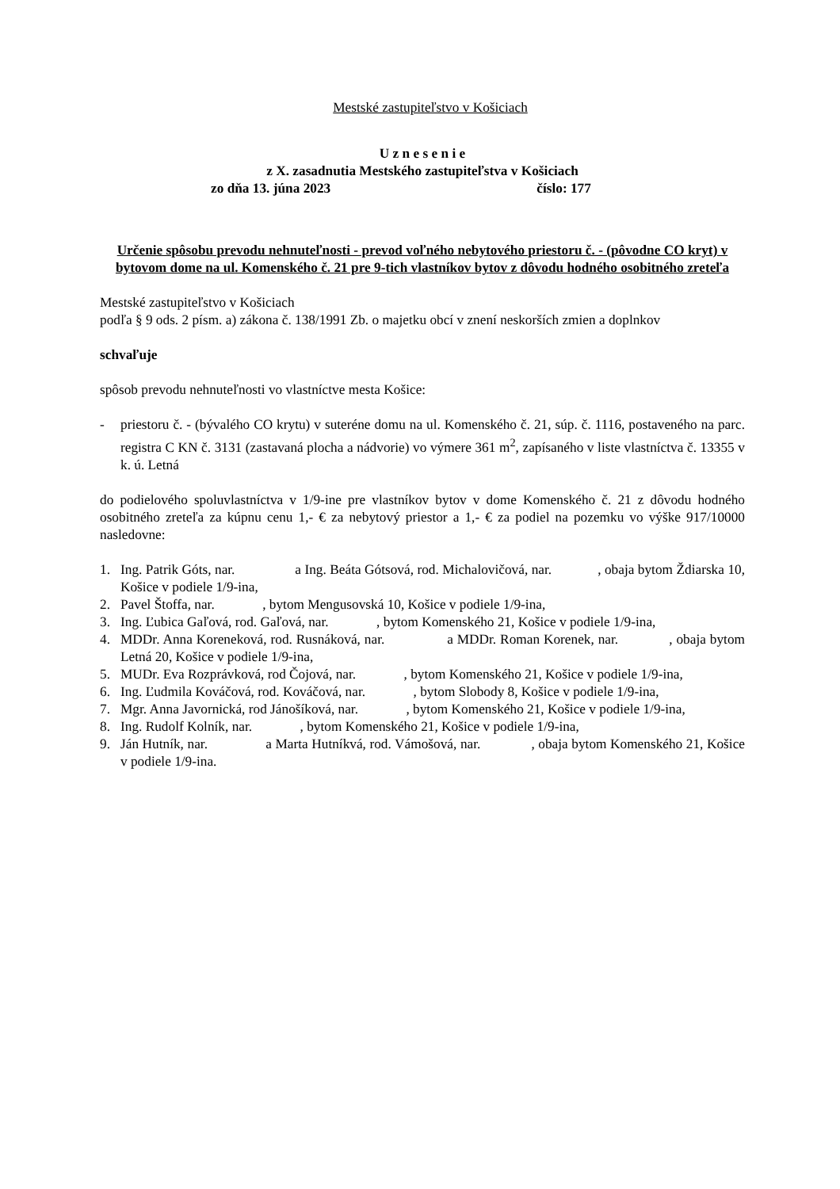Mestské zastupiteľstvo v Košiciach
U z n e s e n i e
z X. zasadnutia Mestského zastupiteľstva v Košiciach
zo dňa 13. júna 2023 číslo: 177
Určenie spôsobu prevodu nehnuteľnosti - prevod voľného nebytového priestoru č. - (pôvodne CO kryt) v bytovom dome na ul. Komenského č. 21 pre 9-tich vlastníkov bytov z dôvodu hodného osobitného zreteľa
Mestské zastupiteľstvo v Košiciach
podľa § 9 ods. 2 písm. a) zákona č. 138/1991 Zb. o majetku obcí v znení neskorších zmien a doplnkov
schvaľuje
spôsob prevodu nehnuteľnosti vo vlastníctve mesta Košice:
- priestoru č. - (bývalého CO krytu) v suteréne domu na ul. Komenského č. 21, súp. č. 1116, postaveného na parc. registra C KN č. 3131 (zastavaná plocha a nádvorie) vo výmere 361 m<sup>2</sup>, zapísaného v liste vlastníctva č. 13355 v k. ú. Letná
do podielového spoluvlastníctva v 1/9-ine pre vlastníkov bytov v dome Komenského č. 21 z dôvodu hodného osobitného zreteľa za kúpnu cenu 1,- € za nebytový priestor a 1,- € za podiel na pozemku vo výške 917/10000 nasledovne:
1. Ing. Patrik Góts, nar. a Ing. Beáta Gótsová, rod. Michalovičová, nar. , obaja bytom Ždiarska 10, Košice v podiele 1/9-ina,
2. Pavel Štoffa, nar. , bytom Mengusovská 10, Košice v podiele 1/9-ina,
3. Ing. Ľubica Gaľová, rod. Gaľová, nar. , bytom Komenského 21, Košice v podiele 1/9-ina,
4. MDDr. Anna Koreneková, rod. Rusnáková, nar. a MDDr. Roman Korenek, nar. , obaja bytom Letná 20, Košice v podiele 1/9-ina,
5. MUDr. Eva Rozprávková, rod Čojová, nar. , bytom Komenského 21, Košice v podiele 1/9-ina,
6. Ing. Ľudmila Kováčová, rod. Kováčová, nar. , bytom Slobody 8, Košice v podiele 1/9-ina,
7. Mgr. Anna Javornická, rod Jánošíková, nar. , bytom Komenského 21, Košice v podiele 1/9-ina,
8. Ing. Rudolf Kolník, nar. , bytom Komenského 21, Košice v podiele 1/9-ina,
9. Ján Hutník, nar. a Marta Hutníkvá, rod. Vámošová, nar. , obaja bytom Komenského 21, Košice v podiele 1/9-ina.